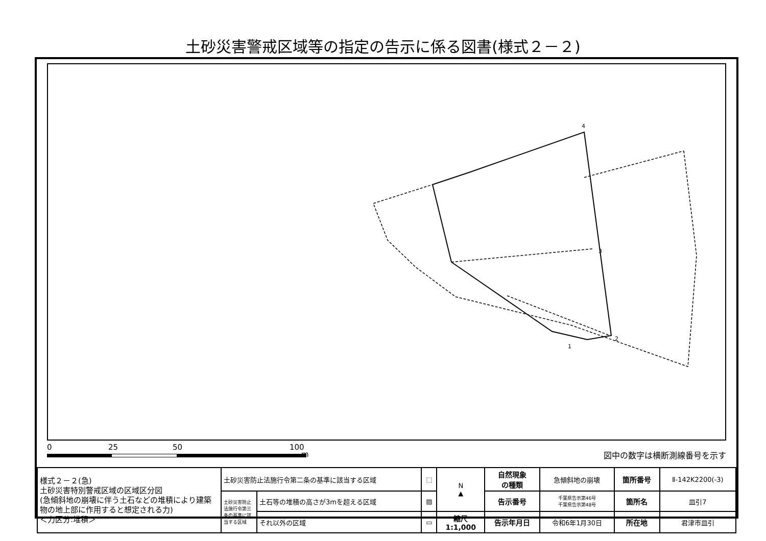土砂災害警戒区域等の指定の告示に係る図書(様式２－２)
4
3
2
1
0 25 50 100
m 図中の数字は横断測線番号を示す
| 様式２－２(急) 土砂災害特別警戒区域の区域区分図 (急傾斜地の崩壊に伴う土石などの堆積により建築物の地上部に作用すると想定される力) ＜力区分:堆積＞ | 土砂災害防止法施行令第二条の基準に該当する区域 | | ⬚ | N ▲ | 自然現象 の種類 | 急傾斜地の崩壊 | 箇所番号 | Ⅱ-142K2200(-3) |
| | 土砂災害防止法施行令第三条の基準に該当する区域 | 土石等の堆積の高さが3mを超える区域 | ▨ | | 告示番号 | 千葉県告示第46号 千葉県告示第48号 | 箇所名 | 皿引7 |
| | | それ以外の区域 | ▭ | 縮尺 1:1,000 | 告示年月日 | 令和6年1月30日 | 所在地 | 君津市皿引 |